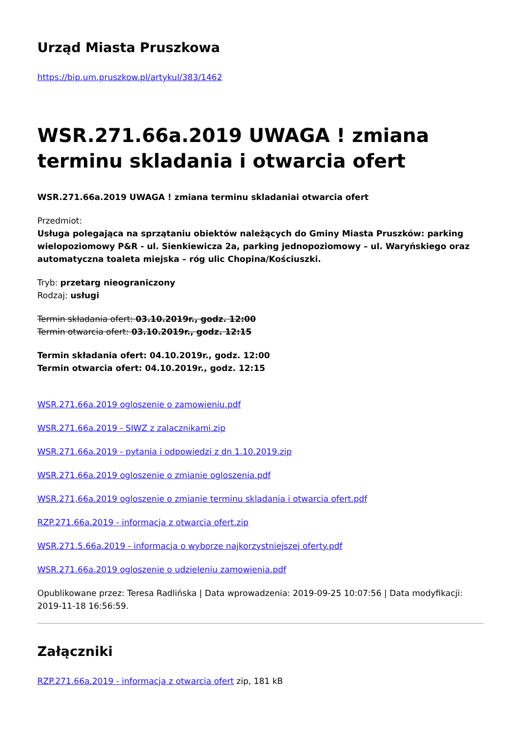Urząd Miasta Pruszkowa
https://bip.um.pruszkow.pl/artykul/383/1462
WSR.271.66a.2019 UWAGA ! zmiana terminu skladania i otwarcia ofert
WSR.271.66a.2019 UWAGA ! zmiana terminu skladaniai otwarcia ofert
Przedmiot:
Usługa polegająca na sprzątaniu obiektów należących do Gminy Miasta Pruszków: parking wielopoziomowy P&R - ul. Sienkiewicza 2a, parking jednopoziomowy – ul. Waryńskiego oraz automatyczna toaleta miejska – róg ulic Chopina/Kościuszki.
Tryb: przetarg nieograniczony
Rodzaj: usługi
Termin składania ofert: 03.10.2019r., godz. 12:00
Termin otwarcia ofert: 03.10.2019r., godz. 12:15
Termin składania ofert: 04.10.2019r., godz. 12:00
Termin otwarcia ofert: 04.10.2019r., godz. 12:15
WSR.271.66a.2019 ogloszenie o zamowieniu.pdf
WSR.271.66a.2019 - SIWZ z zalacznikami.zip
WSR.271.66a.2019 - pytania i odpowiedzi z dn 1.10.2019.zip
WSR.271.66a.2019 ogloszenie o zmianie ogloszenia.pdf
WSR.271,66a.2019 ogloszenie o zmianie terminu skladania i otwarcia ofert.pdf
RZP.271.66a.2019 - informacja z otwarcia ofert.zip
WSR.271.5.66a.2019 - informacja o wyborze najkorzystniejszej oferty.pdf
WSR.271.66a.2019 ogloszenie o udzieleniu zamowienia.pdf
Opublikowane przez: Teresa Radlińska | Data wprowadzenia: 2019-09-25 10:07:56 | Data modyfikacji: 2019-11-18 16:56:59.
Załączniki
RZP.271.66a.2019 - informacja z otwarcia ofert zip, 181 kB